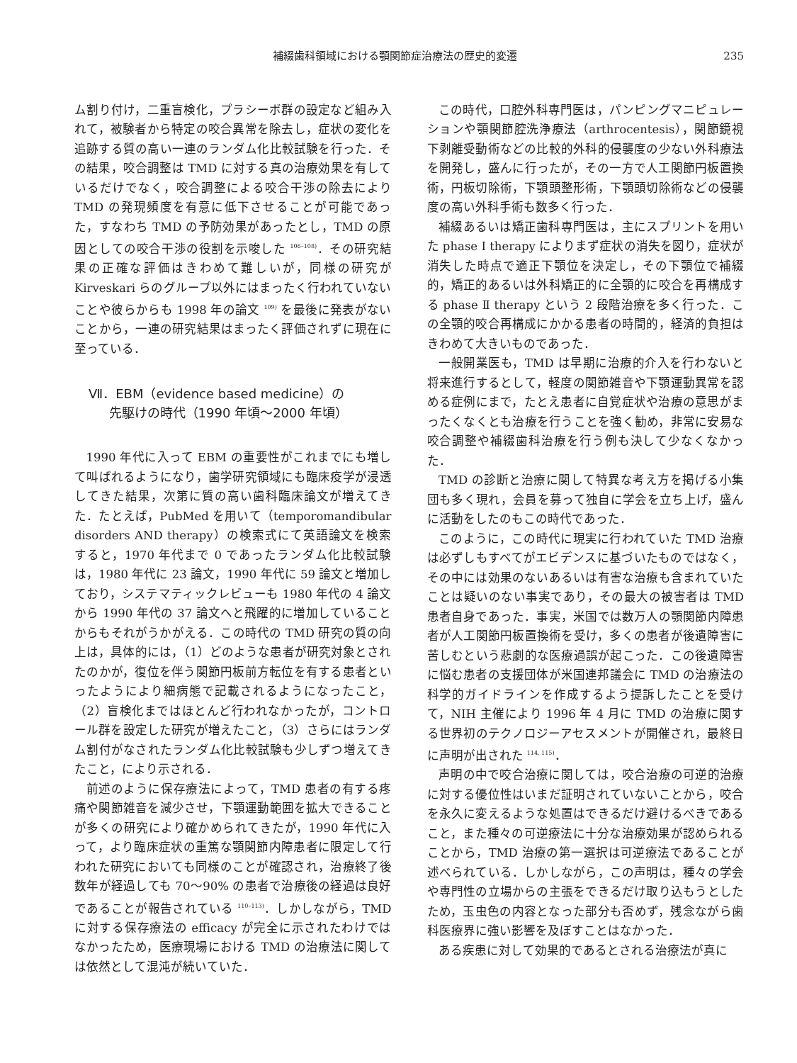補綴歯科領域における顎関節症治療法の歴史的変遷 235
ム割り付け，二重盲検化，プラシーボ群の設定など組み入れて，被験者から特定の咬合異常を除去し，症状の変化を追跡する質の高い一連のランダム化比較試験を行った．その結果，咬合調整は TMD に対する真の治療効果を有しているだけでなく，咬合調整による咬合干渉の除去により TMD の発現頻度を有意に低下させることが可能であった，すなわち TMD の予防効果があったとし，TMD の原因としての咬合干渉の役割を示唆した <sup>106–108)</sup>．その研究結果の正確な評価はきわめて難しいが，同様の研究が Kirveskari らのグループ以外にはまったく行われていないことや彼らからも 1998 年の論文 <sup>109)</sup> を最後に発表がないことから，一連の研究結果はまったく評価されずに現在に至っている．
Ⅶ．EBM（evidence based medicine）の
先駆けの時代（1990 年頃〜2000 年頃）
1990 年代に入って EBM の重要性がこれまでにも増して叫ばれるようになり，歯学研究領域にも臨床疫学が浸透してきた結果，次第に質の高い歯科臨床論文が増えてきた．たとえば，PubMed を用いて（temporomandibular disorders AND therapy）の検索式にて英語論文を検索すると，1970 年代まで 0 であったランダム化比較試験は，1980 年代に 23 論文，1990 年代に 59 論文と増加しており，システマティックレビューも 1980 年代の 4 論文から 1990 年代の 37 論文へと飛躍的に増加していることからもそれがうかがえる．この時代の TMD 研究の質の向上は，具体的には，（1）どのような患者が研究対象とされたのかが，復位を伴う関節円板前方転位を有する患者といったようにより細病態で記載されるようになったこと，（2）盲検化まではほとんど行われなかったが，コントロール群を設定した研究が増えたこと，（3）さらにはランダム割付がなされたランダム化比較試験も少しずつ増えてきたこと，により示される．
前述のように保存療法によって，TMD 患者の有する疼痛や関節雑音を減少させ，下顎運動範囲を拡大できることが多くの研究により確かめられてきたが，1990 年代に入って，より臨床症状の重篤な顎関節内障患者に限定して行われた研究においても同様のことが確認され，治療終了後数年が経過しても 70〜90% の患者で治療後の経過は良好であることが報告されている <sup>110–113)</sup>．しかしながら，TMD に対する保存療法の efficacy が完全に示されたわけではなかったため，医療現場における TMD の治療法に関しては依然として混沌が続いていた．
この時代，口腔外科専門医は，パンピングマニピュレーションや顎関節腔洗浄療法（arthrocentesis），関節鏡視下剥離受動術などの比較的外科的侵襲度の少ない外科療法を開発し，盛んに行ったが，その一方で人工関節円板置換術，円板切除術，下顎頭整形術，下顎頭切除術などの侵襲度の高い外科手術も数多く行った．
補綴あるいは矯正歯科専門医は，主にスプリントを用いた phase I therapy によりまず症状の消失を図り，症状が消失した時点で適正下顎位を決定し，その下顎位で補綴的，矯正的あるいは外科矯正的に全顎的に咬合を再構成する phase Ⅱ therapy という 2 段階治療を多く行った．この全顎的咬合再構成にかかる患者の時間的，経済的負担はきわめて大きいものであった．
一般開業医も，TMD は早期に治療的介入を行わないと将来進行するとして，軽度の関節雑音や下顎運動異常を認める症例にまで，たとえ患者に自覚症状や治療の意思がまったくなくとも治療を行うことを強く勧め，非常に安易な咬合調整や補綴歯科治療を行う例も決して少なくなかった．
TMD の診断と治療に関して特異な考え方を掲げる小集団も多く現れ，会員を募って独自に学会を立ち上げ，盛んに活動をしたのもこの時代であった．
このように，この時代に現実に行われていた TMD 治療は必ずしもすべてがエビデンスに基づいたものではなく，その中には効果のないあるいは有害な治療も含まれていたことは疑いのない事実であり，その最大の被害者は TMD 患者自身であった．事実，米国では数万人の顎関節内障患者が人工関節円板置換術を受け，多くの患者が後遺障害に苦しむという悲劇的な医療過誤が起こった．この後遺障害に悩む患者の支援団体が米国連邦議会に TMD の治療法の科学的ガイドラインを作成するよう提訴したことを受けて，NIH 主催により 1996 年 4 月に TMD の治療に関する世界初のテクノロジーアセスメントが開催され，最終日に声明が出された <sup>114, 115)</sup>．
声明の中で咬合治療に関しては，咬合治療の可逆的治療に対する優位性はいまだ証明されていないことから，咬合を永久に変えるような処置はできるだけ避けるべきであること，また種々の可逆療法に十分な治療効果が認められることから，TMD 治療の第一選択は可逆療法であることが述べられている．しかしながら，この声明は，種々の学会や専門性の立場からの主張をできるだけ取り込もうとしたため，玉虫色の内容となった部分も否めず，残念ながら歯科医療界に強い影響を及ぼすことはなかった．
ある疾患に対して効果的であるとされる治療法が真に